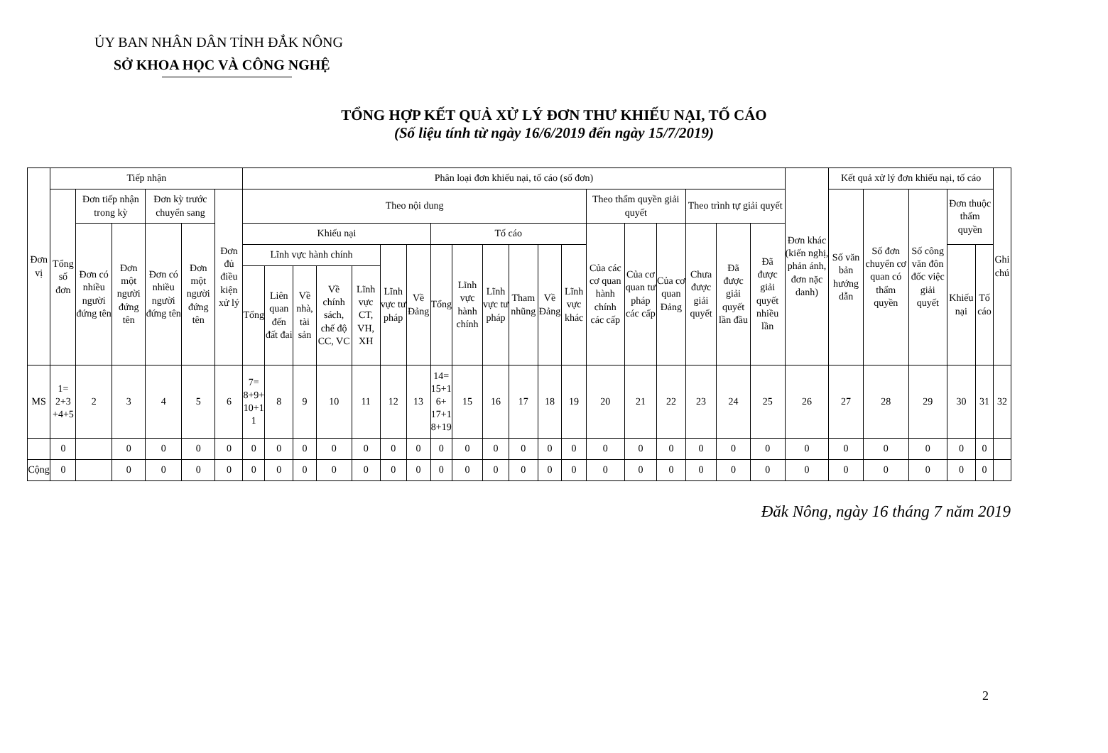ỦY BAN NHÂN DÂN TỈNH ĐẮK NÔNG
SỞ KHOA HỌC VÀ CÔNG NGHỆ
TỔNG HỢP KẾT QUẢ XỬ LÝ ĐƠN THƯ KHIẾU NẠI, TỐ CÁO
(Số liệu tính từ ngày 16/6/2019 đến ngày 15/7/2019)
| Đơn vị | Tiếp nhận | | | | | | Phân loại đơn khiếu nại, tố cáo (số đơn) | | | | | | | | | | | | | | | | | | | Đơn khác (kiến nghị, phản ánh, đơn nặc danh) | Kết quả xử lý đơn khiếu nại, tố cáo | | | | | Ghi chú |
| --- | --- | --- | --- | --- | --- | --- | --- | --- | --- | --- | --- | --- | --- | --- | --- | --- | --- | --- | --- | --- | --- | --- | --- | --- | --- | --- | --- | --- | --- | --- | --- | --- |
| | Tổng số đơn | Đơn tiếp nhận trong kỳ | | Đơn kỳ trước chuyển sang | | Đơn đủ điều kiện xử lý | Theo nội dung | | | | | | | | | | | | | Theo thẩm quyền giải quyết | | | Theo trình tự giải quyết | | | | Số văn bản hướng dẫn | Số đơn chuyển cơ quan có thẩm quyền | Số công văn đôn đốc việc giải quyết | Đơn thuộc thẩm quyền | | |
| | | Đơn có nhiều người đứng tên | Đơn một người đứng tên | Đơn có nhiều người đứng tên | Đơn một người đứng tên | | Khiếu nại | | | | | | | Tố cáo | | | | | | Của các cơ quan hành chính các cấp | Của cơ quan tư pháp các cấp | Của cơ quan Đảng | Chưa được giải quyết | Đã được giải quyết lần đầu | Đã được giải quyết nhiều lần | | | | | | | |
| | | | | | | | Lĩnh vực hành chính | | | | | Lĩnh vực tư pháp | Về Đảng | Tổng | Lĩnh vực hành chính | Lĩnh vực tư pháp | Tham nhũng | Về Đảng | Lĩnh vực khác | | | | | | | | | | | Khiếu nại | Tố cáo | |
| | | | | | | | Tổng | Liên quan đến đất đai | Về nhà, tài sản | Về chính sách, chế độ CC, VC | Lĩnh vực CT, VH, XH | | | | | | | | | | | | | | | | | | | | | |
| MS | 1= 2+3 +4+5 | 2 | 3 | 4 | 5 | 6 | 7= 8+9+ 10+1 1 | 8 | 9 | 10 | 11 | 12 | 13 | 14= 15+1 6+ 17+1 8+19 | 15 | 16 | 17 | 18 | 19 | 20 | 21 | 22 | 23 | 24 | 25 | 26 | 27 | 28 | 29 | 30 | 31 | 32 |
| | 0 | | 0 | 0 | 0 | 0 | 0 | 0 | 0 | 0 | 0 | 0 | 0 | 0 | 0 | 0 | 0 | 0 | 0 | 0 | 0 | 0 | 0 | 0 | 0 | 0 | 0 | 0 | 0 | 0 | 0 | |
| Cộng | 0 | | 0 | 0 | 0 | 0 | 0 | 0 | 0 | 0 | 0 | 0 | 0 | 0 | 0 | 0 | 0 | 0 | 0 | 0 | 0 | 0 | 0 | 0 | 0 | 0 | 0 | 0 | 0 | 0 | 0 | |
Đăk Nông, ngày 16 tháng 7 năm 2019
2